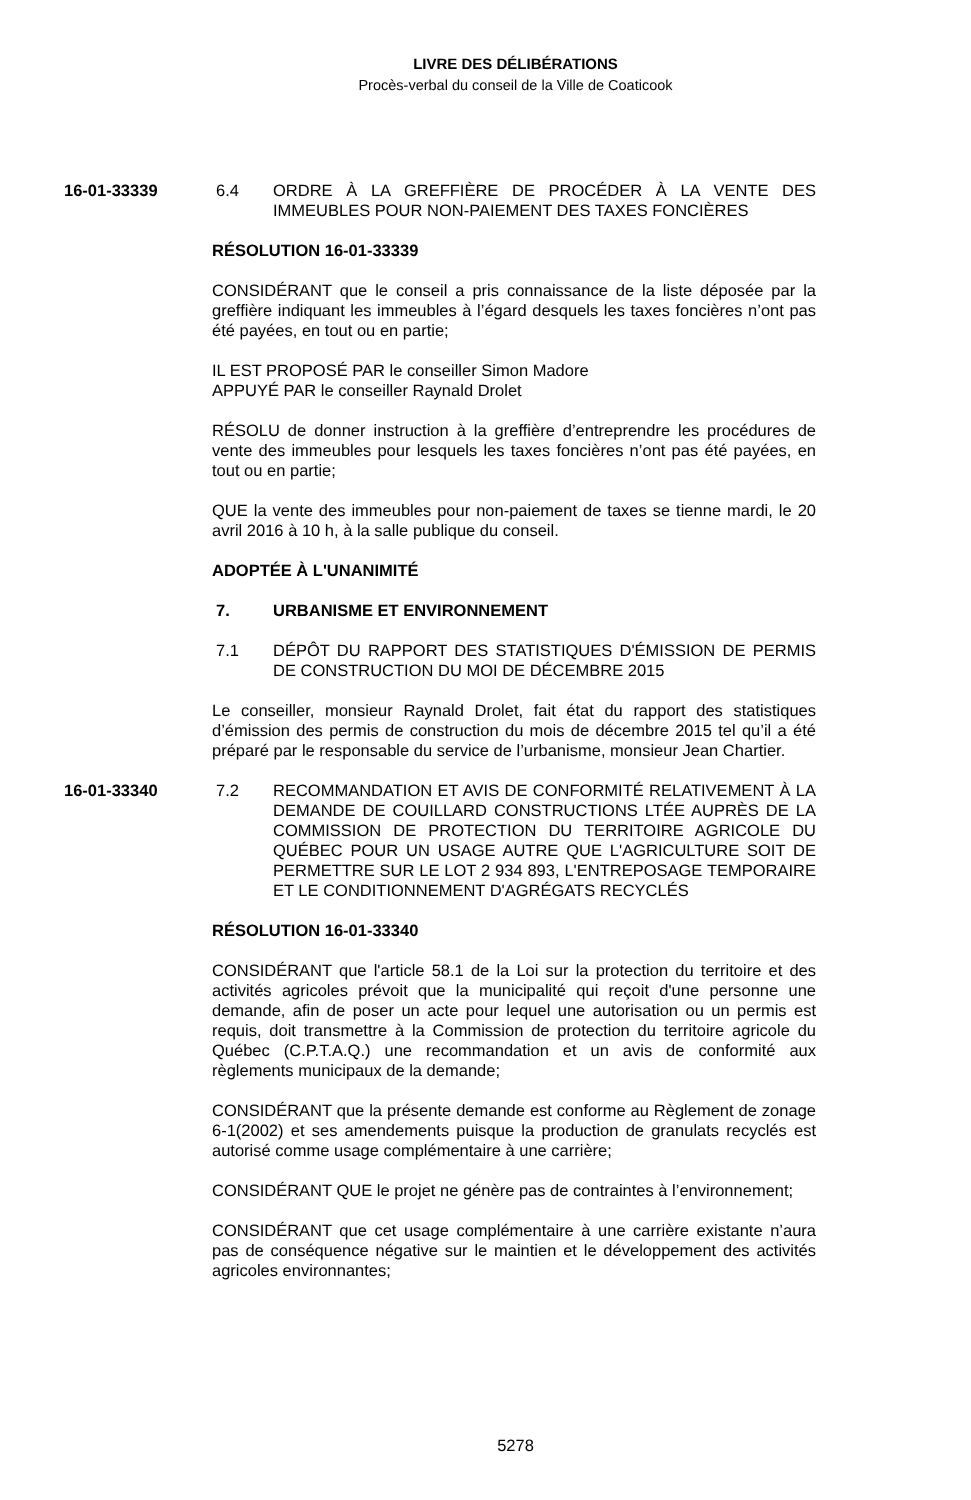LIVRE DES DÉLIBÉRATIONS
Procès-verbal du conseil de la Ville de Coaticook
16-01-33339 6.4 ORDRE À LA GREFFIÈRE DE PROCÉDER À LA VENTE DES IMMEUBLES POUR NON-PAIEMENT DES TAXES FONCIÈRES
RÉSOLUTION 16-01-33339
CONSIDÉRANT que le conseil a pris connaissance de la liste déposée par la greffière indiquant les immeubles à l’égard desquels les taxes foncières n’ont pas été payées, en tout ou en partie;
IL EST PROPOSÉ PAR le conseiller Simon Madore
APPUYÉ PAR le conseiller Raynald Drolet
RÉSOLU de donner instruction à la greffière d’entreprendre les procédures de vente des immeubles pour lesquels les taxes foncières n’ont pas été payées, en tout ou en partie;
QUE la vente des immeubles pour non-paiement de taxes se tienne mardi, le 20 avril 2016 à 10 h, à la salle publique du conseil.
ADOPTÉE À L'UNANIMITÉ
7. URBANISME ET ENVIRONNEMENT
7.1 DÉPÔT DU RAPPORT DES STATISTIQUES D'ÉMISSION DE PERMIS DE CONSTRUCTION DU MOI DE DÉCEMBRE 2015
Le conseiller, monsieur Raynald Drolet, fait état du rapport des statistiques d’émission des permis de construction du mois de décembre 2015 tel qu’il a été préparé par le responsable du service de l’urbanisme, monsieur Jean Chartier.
16-01-33340 7.2 RECOMMANDATION ET AVIS DE CONFORMITÉ RELATIVEMENT À LA DEMANDE DE COUILLARD CONSTRUCTIONS LTÉE AUPRÈS DE LA COMMISSION DE PROTECTION DU TERRITOIRE AGRICOLE DU QUÉBEC POUR UN USAGE AUTRE QUE L'AGRICULTURE SOIT DE PERMETTRE SUR LE LOT 2 934 893, L'ENTREPOSAGE TEMPORAIRE ET LE CONDITIONNEMENT D'AGRÉGATS RECYCLÉS
RÉSOLUTION 16-01-33340
CONSIDÉRANT que l'article 58.1 de la Loi sur la protection du territoire et des activités agricoles prévoit que la municipalité qui reçoit d'une personne une demande, afin de poser un acte pour lequel une autorisation ou un permis est requis, doit transmettre à la Commission de protection du territoire agricole du Québec (C.P.T.A.Q.) une recommandation et un avis de conformité aux règlements municipaux de la demande;
CONSIDÉRANT que la présente demande est conforme au Règlement de zonage 6-1(2002) et ses amendements puisque la production de granulats recyclés est autorisé comme usage complémentaire à une carrière;
CONSIDÉRANT QUE le projet ne génère pas de contraintes à l’environnement;
CONSIDÉRANT que cet usage complémentaire à une carrière existante n’aura pas de conséquence négative sur le maintien et le développement des activités agricoles environnantes;
5278